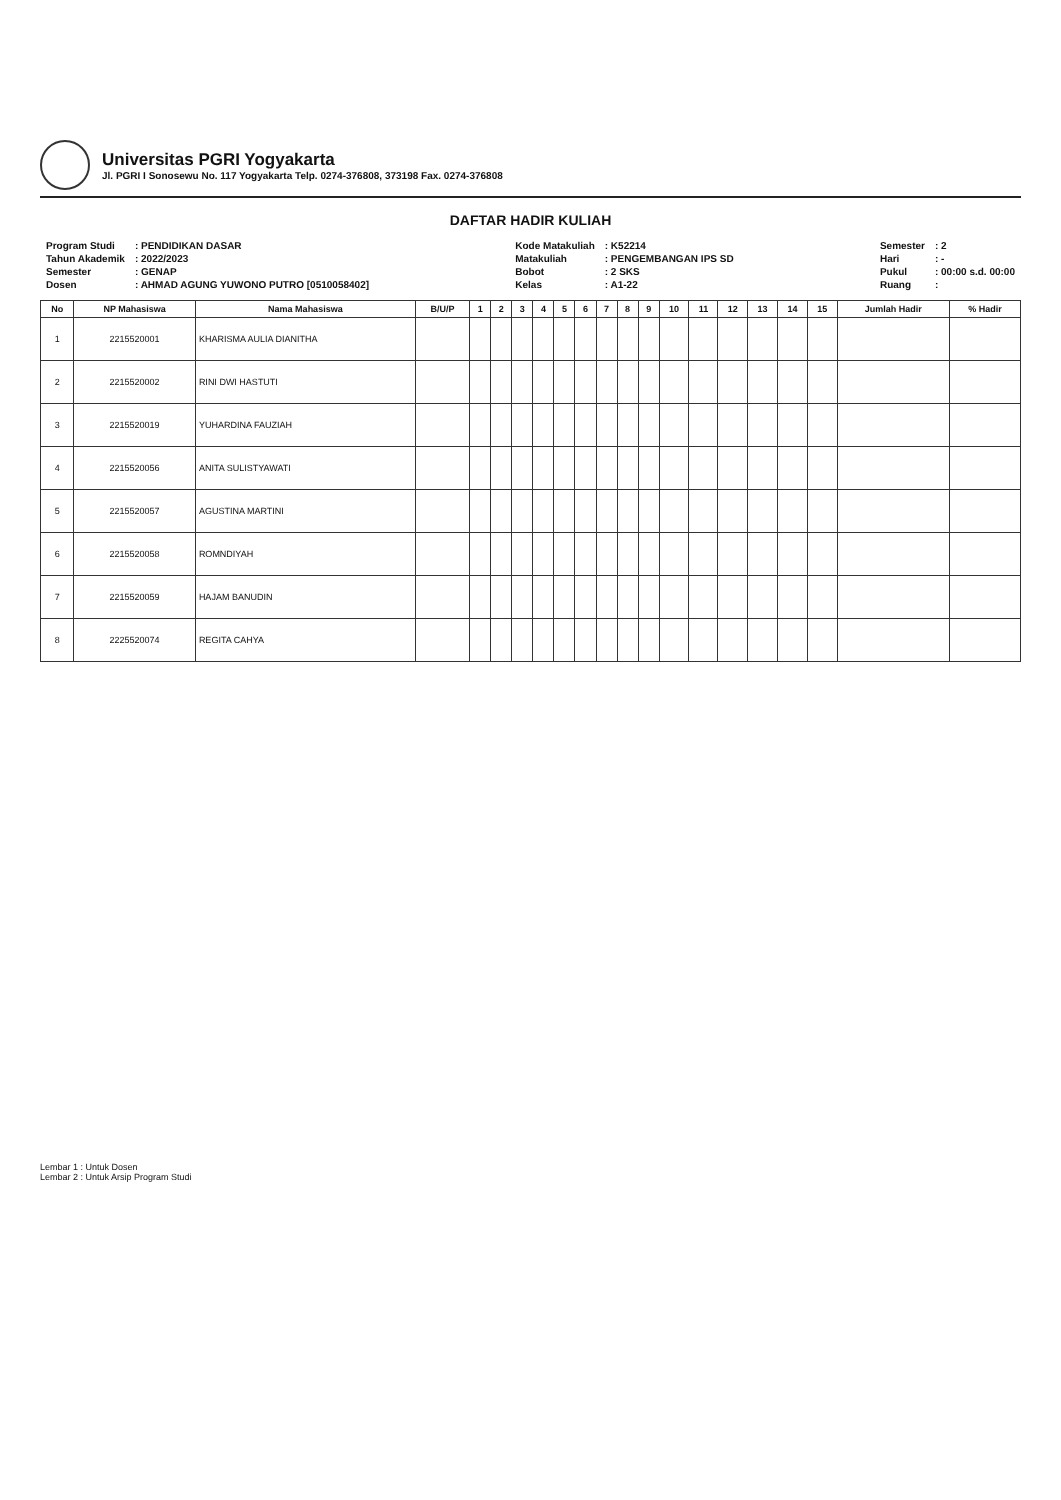Universitas PGRI Yogyakarta
Jl. PGRI I Sonosewu No. 117 Yogyakarta Telp. 0274-376808, 373198 Fax. 0274-376808
DAFTAR HADIR KULIAH
| Program Studi | : PENDIDIKAN DASAR |
| Tahun Akademik | : 2022/2023 |
| Semester | : GENAP |
| Dosen | : AHMAD AGUNG YUWONO PUTRO [0510058402] |
| Kode Matakuliah | : K52214 |
| Matakuliah | : PENGEMBANGAN IPS SD |
| Bobot | : 2 SKS |
| Kelas | : A1-22 |
| Semester | : 2 |
| Hari | : - |
| Pukul | : 00:00 s.d. 00:00 |
| Ruang | : |
| No | NP Mahasiswa | Nama Mahasiswa | B/U/P | 1 | 2 | 3 | 4 | 5 | 6 | 7 | 8 | 9 | 10 | 11 | 12 | 13 | 14 | 15 | Jumlah Hadir | % Hadir |
| --- | --- | --- | --- | --- | --- | --- | --- | --- | --- | --- | --- | --- | --- | --- | --- | --- | --- | --- | --- | --- |
| 1 | 2215520001 | KHARISMA AULIA DIANITHA | | | | | | | | | | | | | | | | | | |
| 2 | 2215520002 | RINI DWI HASTUTI | | | | | | | | | | | | | | | | | | |
| 3 | 2215520019 | YUHARDINA FAUZIAH | | | | | | | | | | | | | | | | | | |
| 4 | 2215520056 | ANITA SULISTYAWATI | | | | | | | | | | | | | | | | | | |
| 5 | 2215520057 | AGUSTINA MARTINI | | | | | | | | | | | | | | | | | | |
| 6 | 2215520058 | ROMNDIYAH | | | | | | | | | | | | | | | | | | |
| 7 | 2215520059 | HAJAM BANUDIN | | | | | | | | | | | | | | | | | | |
| 8 | 2225520074 | REGITA CAHYA | | | | | | | | | | | | | | | | | | |
Lembar 1 : Untuk Dosen
Lembar 2 : Untuk Arsip Program Studi